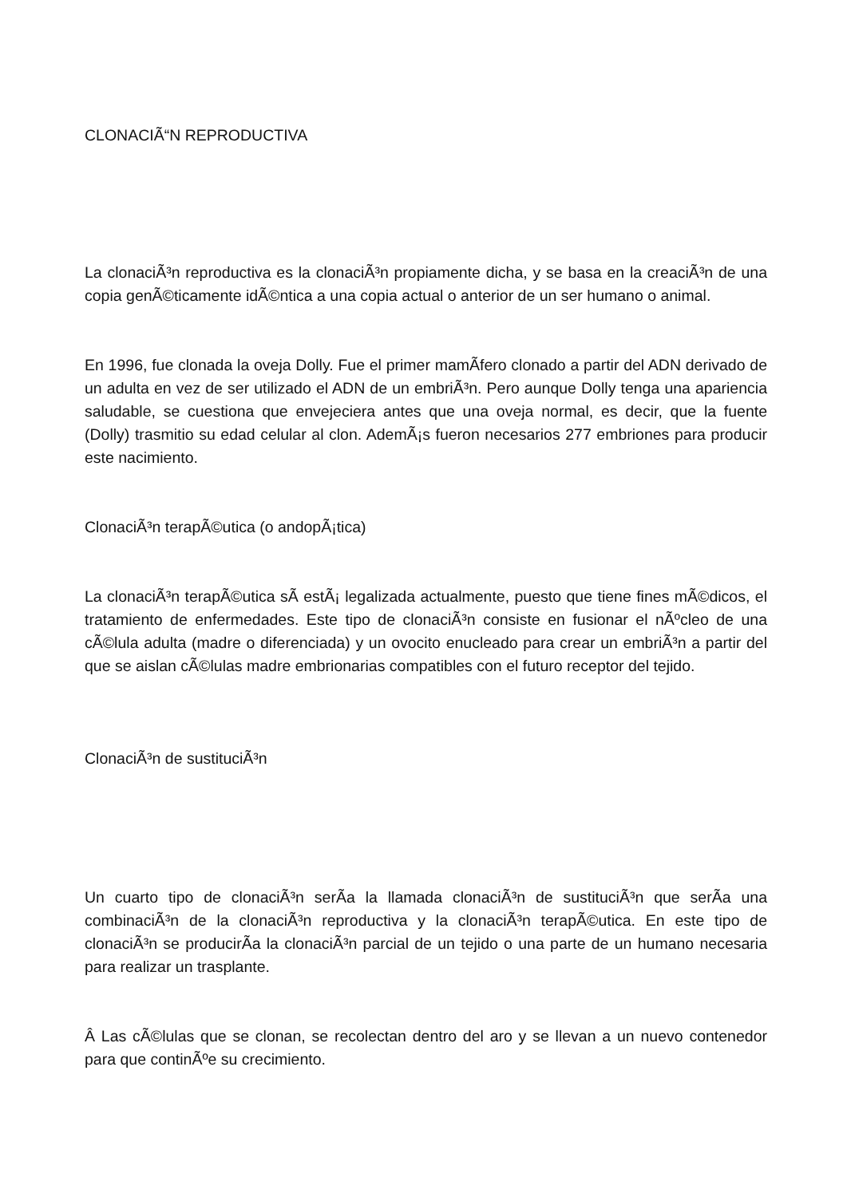CLONACIÃ“N REPRODUCTIVA
La clonaciÃ³n reproductiva es la clonaciÃ³n propiamente dicha, y se basa en la creaciÃ³n de una copia genÃ©ticamente idÃ©ntica a una copia actual o anterior de un ser humano o animal.
En 1996, fue clonada la oveja Dolly. Fue el primer mamÃ­fero clonado a partir del ADN derivado de un adulta en vez de ser utilizado el ADN de un embriÃ³n. Pero aunque Dolly tenga una apariencia saludable, se cuestiona que envejeciera antes que una oveja normal, es decir, que la fuente (Dolly) trasmitio su edad celular al clon. AdemÃ¡s fueron necesarios 277 embriones para producir este nacimiento.
ClonaciÃ³n terapÃ©utica (o andopÃ¡tica)
La clonaciÃ³n terapÃ©utica sÃ­ estÃ¡ legalizada actualmente, puesto que tiene fines mÃ©dicos, el tratamiento de enfermedades. Este tipo de clonaciÃ³n consiste en fusionar el nÃºcleo de una cÃ©lula adulta (madre o diferenciada) y un ovocito enucleado para crear un embriÃ³n a partir del que se aislan cÃ©lulas madre embrionarias compatibles con el futuro receptor del tejido.
ClonaciÃ³n de sustituciÃ³n
Un cuarto tipo de clonaciÃ³n serÃ­a la llamada clonaciÃ³n de sustituciÃ³n que serÃ­a una combinaciÃ³n de la clonaciÃ³n reproductiva y la clonaciÃ³n terapÃ©utica. En este tipo de clonaciÃ³n se producirÃ­a la clonaciÃ³n parcial de un tejido o una parte de un humano necesaria para realizar un trasplante.
Â Las cÃ©lulas que se clonan, se recolectan dentro del aro y se llevan a un nuevo contenedor para que continÃºe su crecimiento.